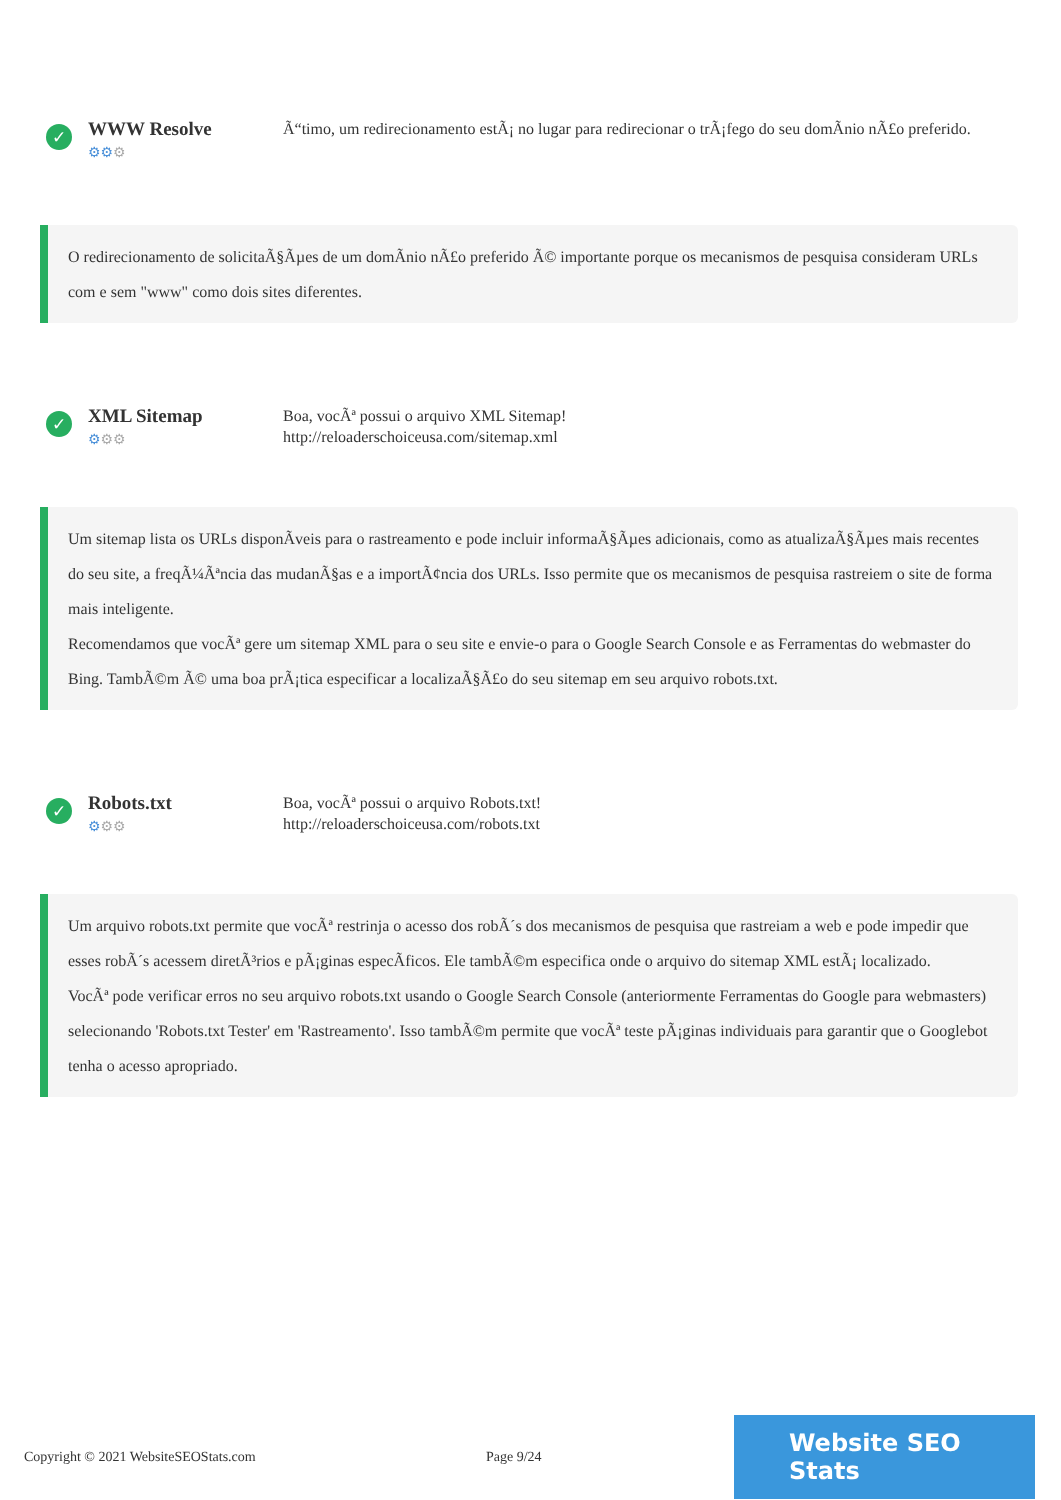✓
WWW Resolve
⚙⚙⚙
Ã“timo, um redirecionamento estÃ¡ no lugar para redirecionar o trÃ¡fego do seu domÃ­nio nÃ£o preferido.
O redirecionamento de solicitaÃ§Ãµes de um domÃ­nio nÃ£o preferido Ã© importante porque os mecanismos de pesquisa consideram URLs com e sem "www" como dois sites diferentes.
✓
XML Sitemap
⚙⚙⚙
Boa, vocÃª possui o arquivo XML Sitemap!
http://reloaderschoiceusa.com/sitemap.xml
Um sitemap lista os URLs disponÃ­veis para o rastreamento e pode incluir informaÃ§Ãµes adicionais, como as atualizaÃ§Ãµes mais recentes do seu site, a freqÃ¼Ãªncia das mudanÃ§as e a importÃ¢ncia dos URLs. Isso permite que os mecanismos de pesquisa rastreiem o site de forma mais inteligente.
Recomendamos que vocÃª gere um sitemap XML para o seu site e envie-o para o Google Search Console e as Ferramentas do webmaster do Bing. TambÃ©m Ã© uma boa prÃ¡tica especificar a localizaÃ§Ã£o do seu sitemap em seu arquivo robots.txt.
✓
Robots.txt
⚙⚙⚙
Boa, vocÃª possui o arquivo Robots.txt!
http://reloaderschoiceusa.com/robots.txt
Um arquivo robots.txt permite que vocÃª restrinja o acesso dos robÃ´s dos mecanismos de pesquisa que rastreiam a web e pode impedir que esses robÃ´s acessem diretÃ³rios e pÃ¡ginas especÃ­ficos. Ele tambÃ©m especifica onde o arquivo do sitemap XML estÃ¡ localizado.
VocÃª pode verificar erros no seu arquivo robots.txt usando o Google Search Console (anteriormente Ferramentas do Google para webmasters) selecionando 'Robots.txt Tester' em 'Rastreamento'. Isso tambÃ©m permite que vocÃª teste pÃ¡ginas individuais para garantir que o Googlebot tenha o acesso apropriado.
Copyright © 2021 WebsiteSEOStats.com Page 9/24
Website SEO Stats